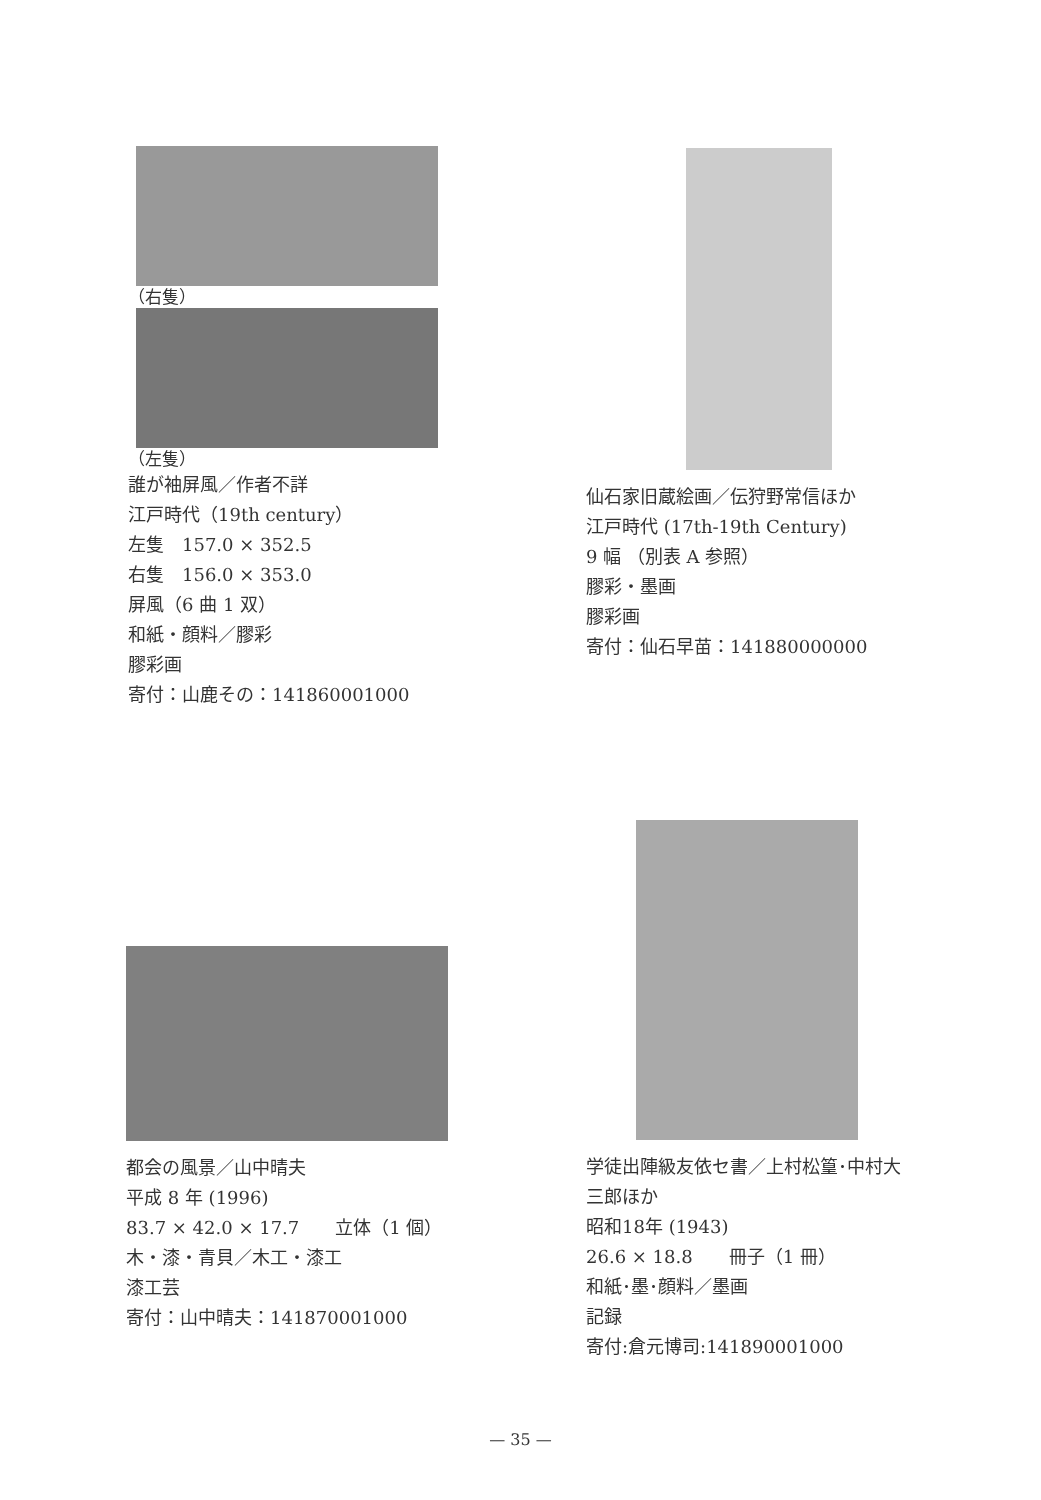（右隻）
（左隻）
誰が袖屏風／作者不詳
江戸時代（19th century）
左隻　157.0 × 352.5
右隻　156.0 × 353.0
屏風（6 曲 1 双）
和紙・顔料／膠彩
膠彩画
寄付：山鹿その：141860001000
仙石家旧蔵絵画／伝狩野常信ほか
江戸時代 (17th-19th Century)
9 幅 （別表 A 参照）
膠彩・墨画
膠彩画
寄付：仙石早苗：141880000000
都会の風景／山中晴夫
平成 8 年 (1996)
83.7 × 42.0 × 17.7　　立体（1 個）
木・漆・青貝／木工・漆工
漆工芸
寄付：山中晴夫：141870001000
学徒出陣級友依セ書／上村松篁･中村大三郎ほか
昭和18年 (1943)
26.6 × 18.8　　冊子（1 冊）
和紙･墨･顔料／墨画
記録
寄付:倉元博司:141890001000
— 35 —